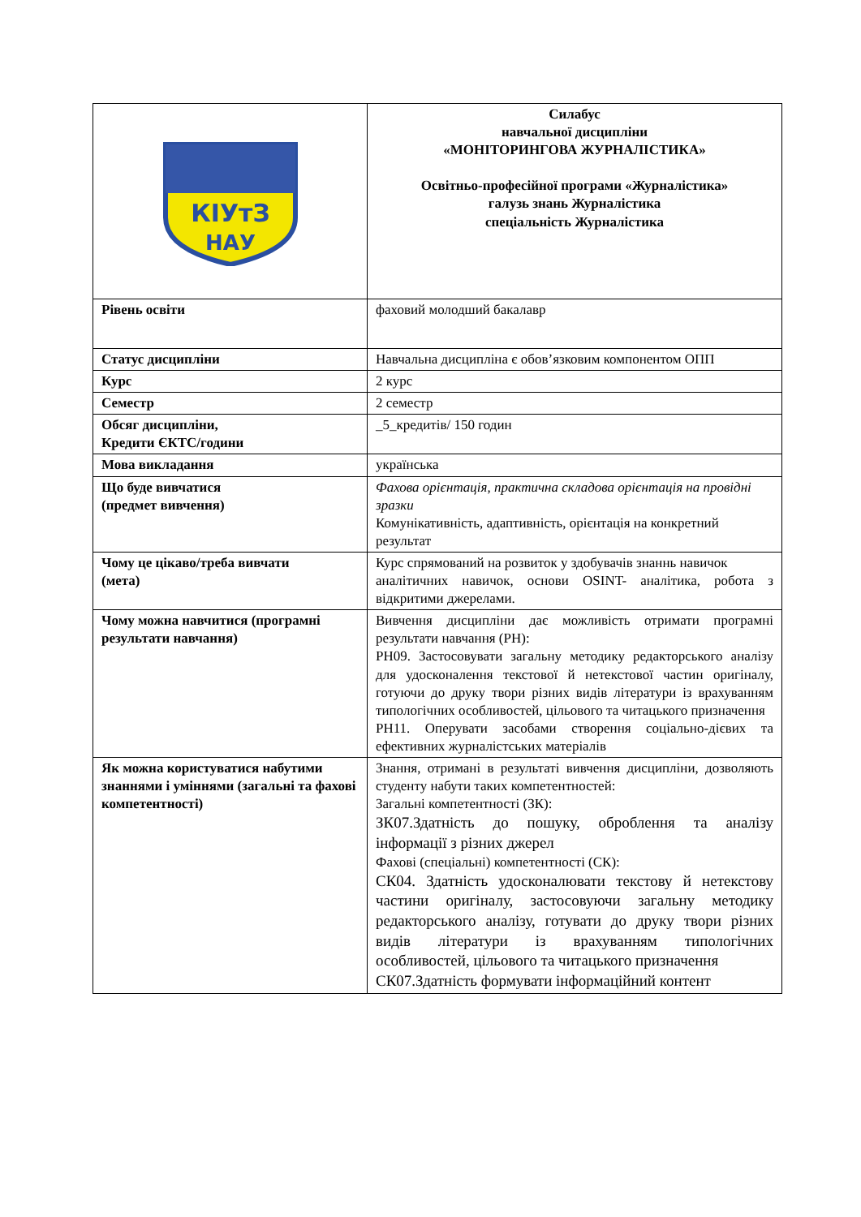| КІУтЗ НАУ | Силабус навчальної дисципліни «МОНІТОРИНГОВА ЖУРНАЛІСТИКА» Освітньо-професійної програми «Журналістика» галузь знань Журналістика спеціальність Журналістика |
| Рівень освіти | фаховий молодший бакалавр |
| Статус дисципліни | Навчальна дисципліна є обов’язковим компонентом ОПП |
| Курс | 2 курс |
| Семестр | 2 семестр |
| Обсяг дисципліни, Кредити ЄКТС/години | _5_кредитів/ 150 годин |
| Мова викладання | українська |
| Що буде вивчатися (предмет вивчення) | Фахова орієнтація, практична складова орієнтація на провідні зразки Комунікативність, адаптивність, орієнтація на конкретний результат |
| Чому це цікаво/треба вивчати (мета) | Курс спрямований на розвиток у здобувачів знаннь навичок аналітичних навичок, основи OSINT- аналітика, робота з відкритими джерелами. |
| Чому можна навчитися (програмні результати навчання) | Вивчення дисципліни дає можливість отримати програмні результати навчання (РН): РН09. Застосовувати загальну методику редакторського аналізу для удосконалення текстової й нетекстової частин оригіналу, готуючи до друку твори різних видів літератури із врахуванням типологічних особливостей, цільового та читацького призначення РН11. Оперувати засобами створення соціально-дієвих та ефективних журналістських матеріалів |
| Як можна користуватися набутими знаннями і уміннями (загальні та фахові компетентності) | Знання, отримані в результаті вивчення дисципліни, дозволяють студенту набути таких компетентностей: Загальні компетентності (ЗК): ЗК07.Здатність до пошуку, оброблення та аналізу інформації з різних джерел Фахові (спеціальні) компетентності (СК): СК04. Здатність удосконалювати текстову й нетекстову частини оригіналу, застосовуючи загальну методику редакторського аналізу, готувати до друку твори різних видів літератури із врахуванням типологічних особливостей, цільового та читацького призначення СК07.Здатність формувати інформаційний контент |